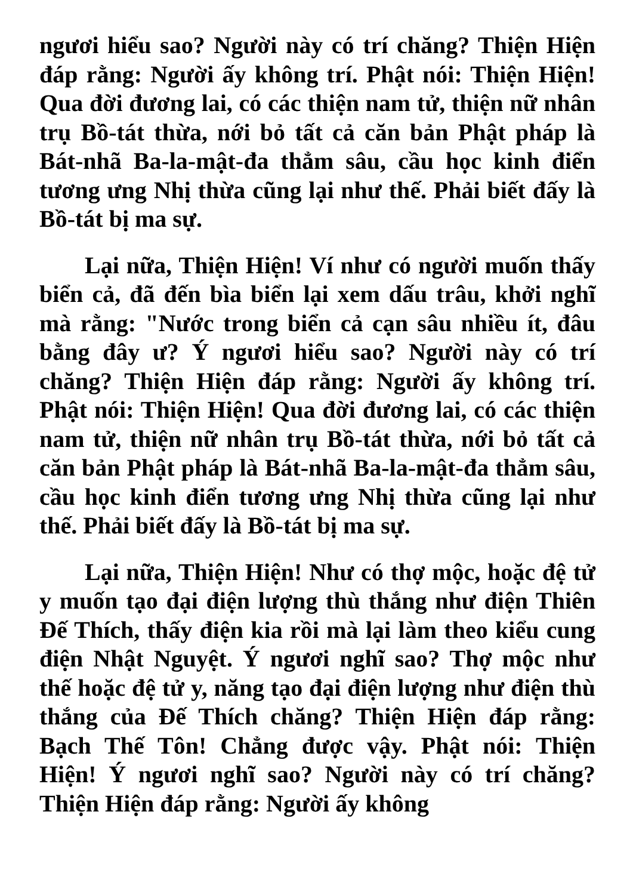ngươi hiểu sao? Người này có trí chăng? Thiện Hiện đáp rằng: Người ấy không trí. Phật nói: Thiện Hiện! Qua đời đương lai, có các thiện nam tử, thiện nữ nhân trụ Bồ-tát thừa, nới bỏ tất cả căn bản Phật pháp là Bát-nhã Ba-la-mật-đa thẳm sâu, cầu học kinh điển tương ưng Nhị thừa cũng lại như thế. Phải biết đấy là Bồ-tát bị ma sự.
Lại nữa, Thiện Hiện! Ví như có người muốn thấy biển cả, đã đến bìa biển lại xem dấu trâu, khởi nghĩ mà rằng: "Nước trong biển cả cạn sâu nhiều ít, đâu bằng đây ư? Ý ngươi hiểu sao? Người này có trí chăng? Thiện Hiện đáp rằng: Người ấy không trí. Phật nói: Thiện Hiện! Qua đời đương lai, có các thiện nam tử, thiện nữ nhân trụ Bồ-tát thừa, nới bỏ tất cả căn bản Phật pháp là Bát-nhã Ba-la-mật-đa thẳm sâu, cầu học kinh điển tương ưng Nhị thừa cũng lại như thế. Phải biết đấy là Bồ-tát bị ma sự.
Lại nữa, Thiện Hiện! Như có thợ mộc, hoặc đệ tử y muốn tạo đại điện lượng thù thắng như điện Thiên Đế Thích, thấy điện kia rồi mà lại làm theo kiểu cung điện Nhật Nguyệt. Ý ngươi nghĩ sao? Thợ mộc như thế hoặc đệ tử y, năng tạo đại điện lượng như điện thù thắng của Đế Thích chăng? Thiện Hiện đáp rằng: Bạch Thế Tôn! Chẳng được vậy. Phật nói: Thiện Hiện! Ý ngươi nghĩ sao? Người này có trí chăng? Thiện Hiện đáp rằng: Người ấy không